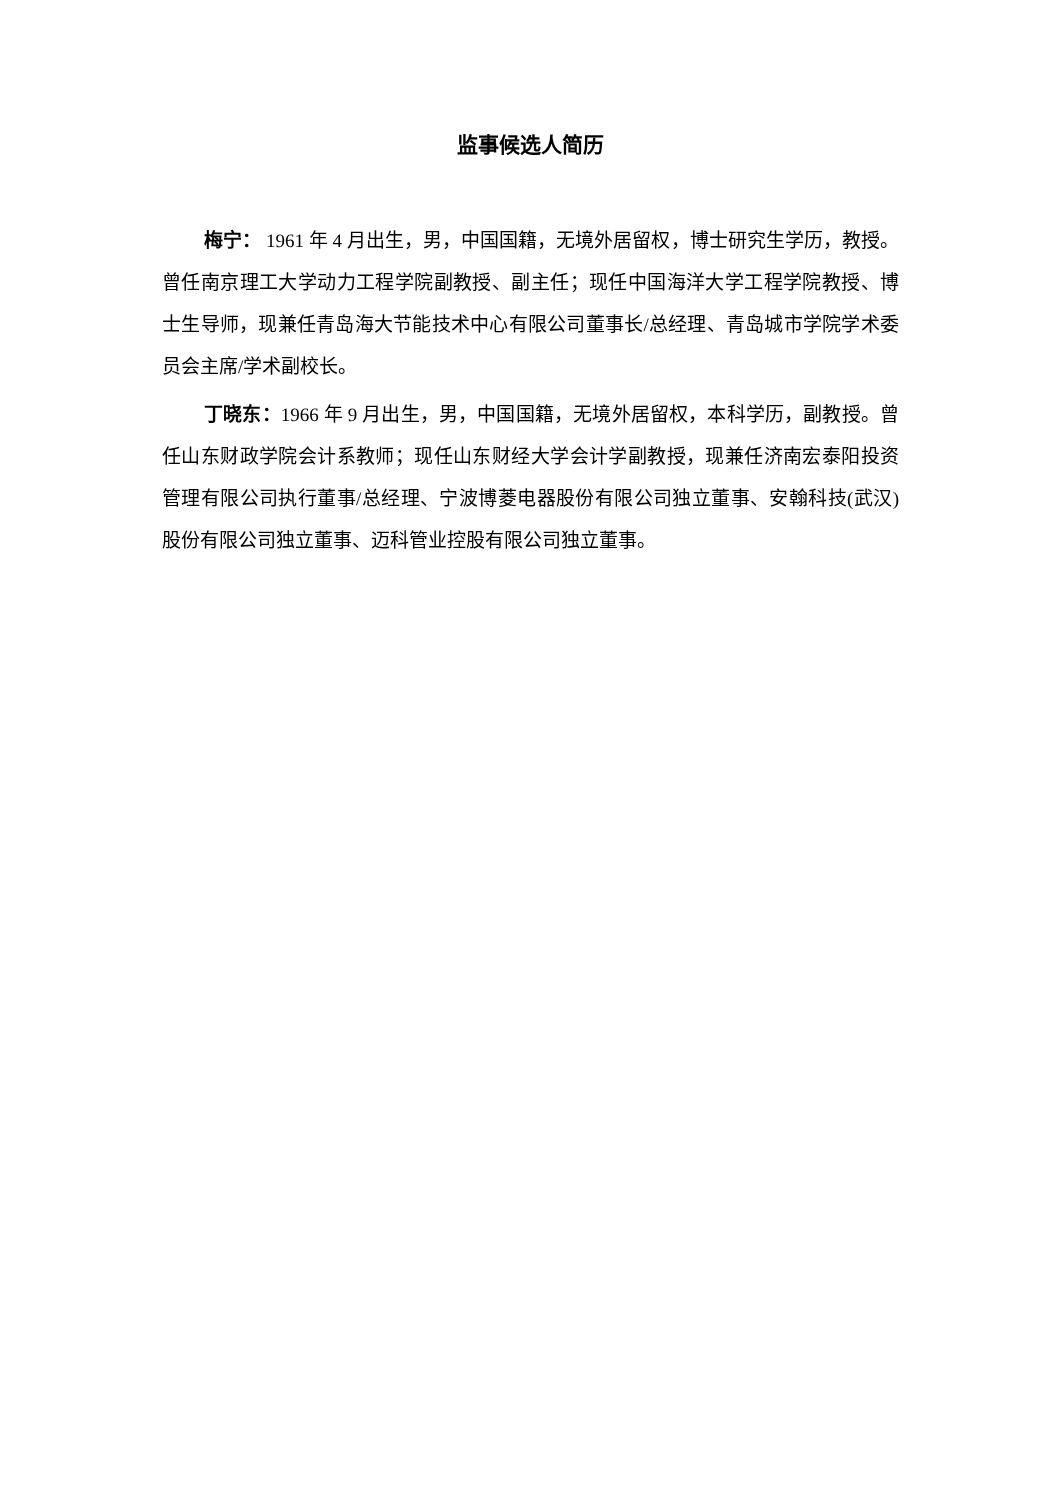监事候选人简历
梅宁： 1961 年 4 月出生，男，中国国籍，无境外居留权，博士研究生学历，教授。曾任南京理工大学动力工程学院副教授、副主任；现任中国海洋大学工程学院教授、博士生导师，现兼任青岛海大节能技术中心有限公司董事长/总经理、青岛城市学院学术委员会主席/学术副校长。
丁晓东：1966 年 9 月出生，男，中国国籍，无境外居留权，本科学历，副教授。曾任山东财政学院会计系教师；现任山东财经大学会计学副教授，现兼任济南宏泰阳投资管理有限公司执行董事/总经理、宁波博菱电器股份有限公司独立董事、安翰科技(武汉)股份有限公司独立董事、迈科管业控股有限公司独立董事。